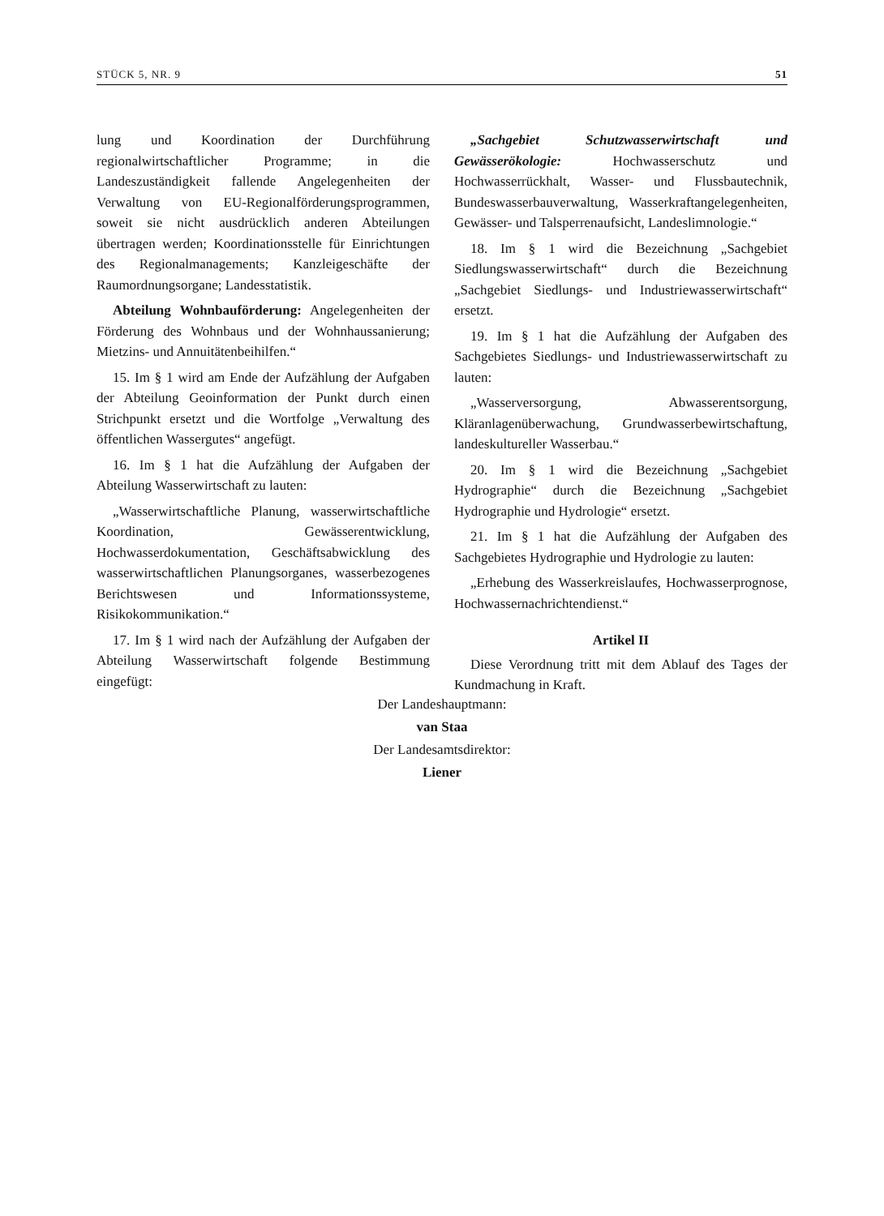STÜCK 5, NR. 9 51
lung und Koordination der Durchführung regionalwirtschaftlicher Programme; in die Landeszuständigkeit fallende Angelegenheiten der Verwaltung von EU-Regionalförderungsprogrammen, soweit sie nicht ausdrücklich anderen Abteilungen übertragen werden; Koordinationsstelle für Einrichtungen des Regionalmanagements; Kanzleigeschäfte der Raumordnungsorgane; Landesstatistik.
Abteilung Wohnbauförderung: Angelegenheiten der Förderung des Wohnbaus und der Wohnhaussanierung; Mietzins- und Annuitätenbeihilfen.“
15. Im § 1 wird am Ende der Aufzählung der Aufgaben der Abteilung Geoinformation der Punkt durch einen Strichpunkt ersetzt und die Wortfolge „Verwaltung des öffentlichen Wassergutes“ angefügt.
16. Im § 1 hat die Aufzählung der Aufgaben der Abteilung Wasserwirtschaft zu lauten:
„Wasserwirtschaftliche Planung, wasserwirtschaftliche Koordination, Gewässerentwicklung, Hochwasserdokumentation, Geschäftsabwicklung des wasserwirtschaftlichen Planungsorganes, wasserbezogenes Berichtswesen und Informationssysteme, Risikokommunikation.“
17. Im § 1 wird nach der Aufzählung der Aufgaben der Abteilung Wasserwirtschaft folgende Bestimmung eingefügt:
„Sachgebiet Schutzwasserwirtschaft und Gewässerökologie: Hochwasserschutz und Hochwasserrückhalt, Wasser- und Flussbautechnik, Bundeswasserbauverwaltung, Wasserkraftangelegenheiten, Gewässer- und Talsperrenaufsicht, Landeslimnologie.“
18. Im § 1 wird die Bezeichnung „Sachgebiet Siedlungswasserwirtschaft“ durch die Bezeichnung „Sachgebiet Siedlungs- und Industriewasserwirtschaft“ ersetzt.
19. Im § 1 hat die Aufzählung der Aufgaben des Sachgebietes Siedlungs- und Industriewasserwirtschaft zu lauten:
„Wasserversorgung, Abwasserentsorgung, Kläranlagenüberwachung, Grundwasserbewirtschaftung, landeskultureller Wasserbau.“
20. Im § 1 wird die Bezeichnung „Sachgebiet Hydrographie“ durch die Bezeichnung „Sachgebiet Hydrographie und Hydrologie“ ersetzt.
21. Im § 1 hat die Aufzählung der Aufgaben des Sachgebietes Hydrographie und Hydrologie zu lauten:
„Erhebung des Wasserkreislaufes, Hochwasserprognose, Hochwassernachrichtendienst.“
Artikel II
Diese Verordnung tritt mit dem Ablauf des Tages der Kundmachung in Kraft.
Der Landeshauptmann:
van Staa
Der Landesamtsdirektor:
Liener